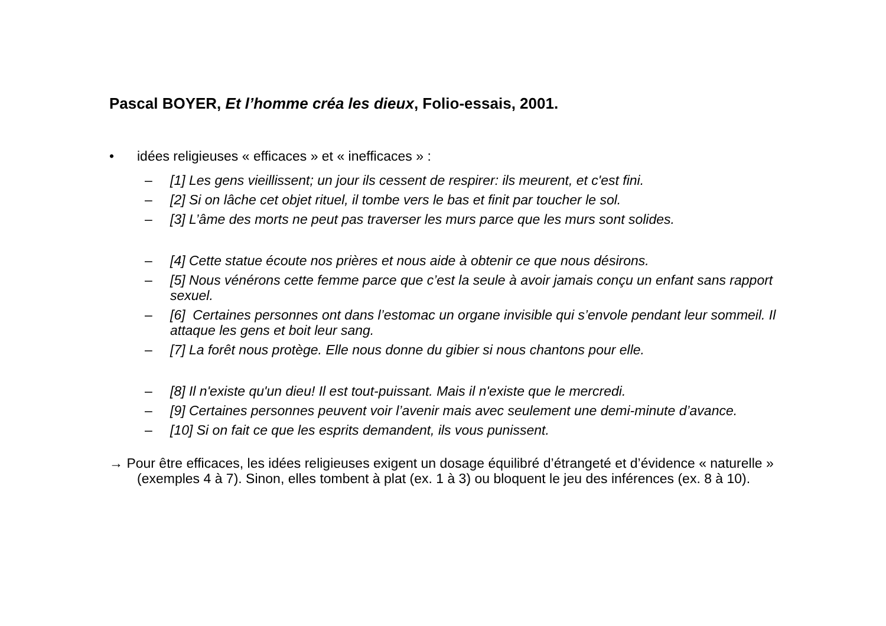Pascal BOYER, Et l’homme créa les dieux, Folio-essais, 2001.
• idées religieuses « efficaces » et « inefficaces » :
– [1] Les gens vieillissent; un jour ils cessent de respirer: ils meurent, et c'est fini.
– [2] Si on lâche cet objet rituel, il tombe vers le bas et finit par toucher le sol.
– [3] L’âme des morts ne peut pas traverser les murs parce que les murs sont solides.
– [4] Cette statue écoute nos prières et nous aide à obtenir ce que nous désirons.
– [5] Nous vénérons cette femme parce que c’est la seule à avoir jamais conçu un enfant sans rapport sexuel.
– [6] Certaines personnes ont dans l’estomac un organe invisible qui s’envole pendant leur sommeil. Il attaque les gens et boit leur sang.
– [7] La forêt nous protège. Elle nous donne du gibier si nous chantons pour elle.
– [8] Il n'existe qu'un dieu! Il est tout-puissant. Mais il n'existe que le mercredi.
– [9] Certaines personnes peuvent voir l’avenir mais avec seulement une demi-minute d’avance.
– [10] Si on fait ce que les esprits demandent, ils vous punissent.
→ Pour être efficaces, les idées religieuses exigent un dosage équilibré d’étrangeté et d’évidence « naturelle » (exemples 4 à 7). Sinon, elles tombent à plat (ex. 1 à 3) ou bloquent le jeu des inférences (ex. 8 à 10).